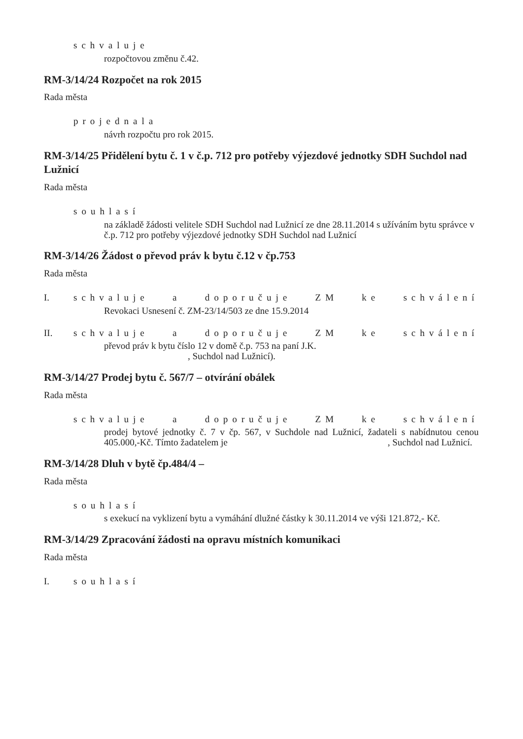schvaluje
rozpočtovou změnu č.42.
RM-3/14/24 Rozpočet na rok 2015
Rada města
projednala
návrh rozpočtu pro rok 2015.
RM-3/14/25 Přidělení bytu č. 1 v č.p. 712 pro potřeby výjezdové jednotky SDH Suchdol nad Lužnicí
Rada města
souhlasí
na základě žádosti velitele SDH Suchdol nad Lužnicí ze dne 28.11.2014 s užíváním bytu správce v č.p. 712 pro potřeby výjezdové jednotky SDH Suchdol nad Lužnicí
RM-3/14/26 Žádost o převod práv k bytu č.12 v čp.753
Rada města
I. schvaluje a doporučuje ZM ke schválení
Revokaci Usnesení č. ZM-23/14/503 ze dne 15.9.2014
II. schvaluje a doporučuje ZM ke schválení
převod práv k bytu číslo 12 v domě č.p. 753 na paní J.K.
, Suchdol nad Lužnicí).
RM-3/14/27 Prodej bytu č. 567/7 – otvírání obálek
Rada města
schvaluje a doporučuje ZM ke schválení
prodej bytové jednotky č. 7 v čp. 567, v Suchdole nad Lužnicí, žadateli s nabídnutou cenou 405.000,-Kč. Tímto žadatelem je , Suchdol nad Lužnicí.
RM-3/14/28 Dluh v bytě čp.484/4 –
Rada města
souhlasí
s exekucí na vyklizení bytu a vymáhání dlužné částky k 30.11.2014 ve výši 121.872,- Kč.
RM-3/14/29 Zpracování žádosti na opravu místních komunikaci
Rada města
I. souhlasí